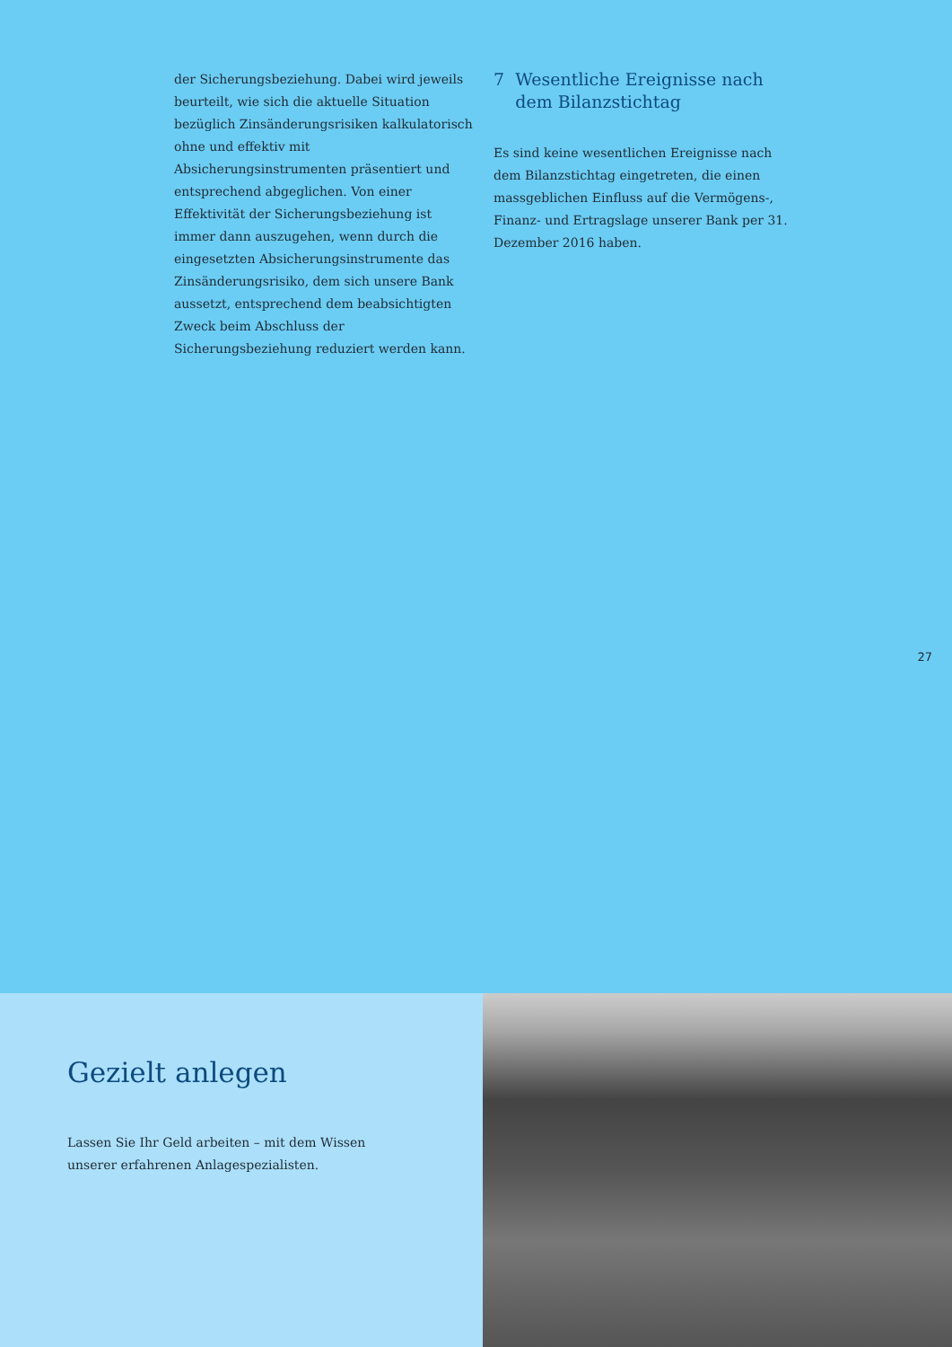der Sicherungsbeziehung. Dabei wird jeweils beurteilt, wie sich die aktuelle Situation bezüglich Zinsänderungsrisiken kalkulatorisch ohne und effektiv mit Absicherungsinstrumenten präsentiert und entsprechend abgeglichen. Von einer Effektivität der Sicherungsbeziehung ist immer dann auszugehen, wenn durch die eingesetzten Absicherungsinstrumente das Zinsänderungsrisiko, dem sich unsere Bank aussetzt, entsprechend dem beabsichtigten Zweck beim Abschluss der Sicherungsbeziehung reduziert werden kann.
7 Wesentliche Ereignisse nach dem Bilanzstichtag
Es sind keine wesentlichen Ereignisse nach dem Bilanzstichtag eingetreten, die einen massgeblichen Einfluss auf die Vermögens-, Finanz- und Ertragslage unserer Bank per 31. Dezember 2016 haben.
27
Gezielt anlegen
Lassen Sie Ihr Geld arbeiten – mit dem Wissen
unserer erfahrenen Anlagespezialisten.